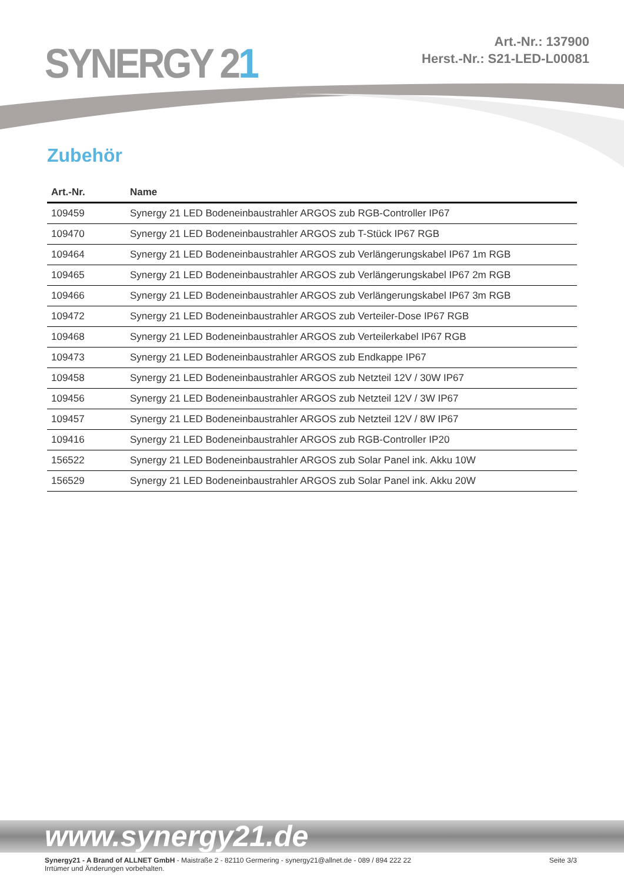SYNERGY 21
Art.-Nr.: 137900
Herst.-Nr.: S21-LED-L00081
Zubehör
| Art.-Nr. | Name |
| --- | --- |
| 109459 | Synergy 21 LED Bodeneinbaustrahler ARGOS zub RGB-Controller IP67 |
| 109470 | Synergy 21 LED Bodeneinbaustrahler ARGOS zub T-Stück IP67 RGB |
| 109464 | Synergy 21 LED Bodeneinbaustrahler ARGOS zub Verlängerungskabel IP67 1m RGB |
| 109465 | Synergy 21 LED Bodeneinbaustrahler ARGOS zub Verlängerungskabel IP67 2m RGB |
| 109466 | Synergy 21 LED Bodeneinbaustrahler ARGOS zub Verlängerungskabel IP67 3m RGB |
| 109472 | Synergy 21 LED Bodeneinbaustrahler ARGOS zub Verteiler-Dose IP67 RGB |
| 109468 | Synergy 21 LED Bodeneinbaustrahler ARGOS zub Verteilerkabel IP67 RGB |
| 109473 | Synergy 21 LED Bodeneinbaustrahler ARGOS zub Endkappe IP67 |
| 109458 | Synergy 21 LED Bodeneinbaustrahler ARGOS zub Netzteil 12V / 30W IP67 |
| 109456 | Synergy 21 LED Bodeneinbaustrahler ARGOS zub Netzteil 12V / 3W IP67 |
| 109457 | Synergy 21 LED Bodeneinbaustrahler ARGOS zub Netzteil 12V / 8W IP67 |
| 109416 | Synergy 21 LED Bodeneinbaustrahler ARGOS zub RGB-Controller IP20 |
| 156522 | Synergy 21 LED Bodeneinbaustrahler ARGOS zub Solar Panel ink. Akku 10W |
| 156529 | Synergy 21 LED Bodeneinbaustrahler ARGOS zub Solar Panel ink. Akku 20W |
www.synergy21.de
Synergy21 - A Brand of ALLNET GmbH - Maistraße 2 - 82110 Germering - synergy21@allnet.de - 089 / 894 222 22
Irrtümer und Änderungen vorbehalten.
Seite 3/3